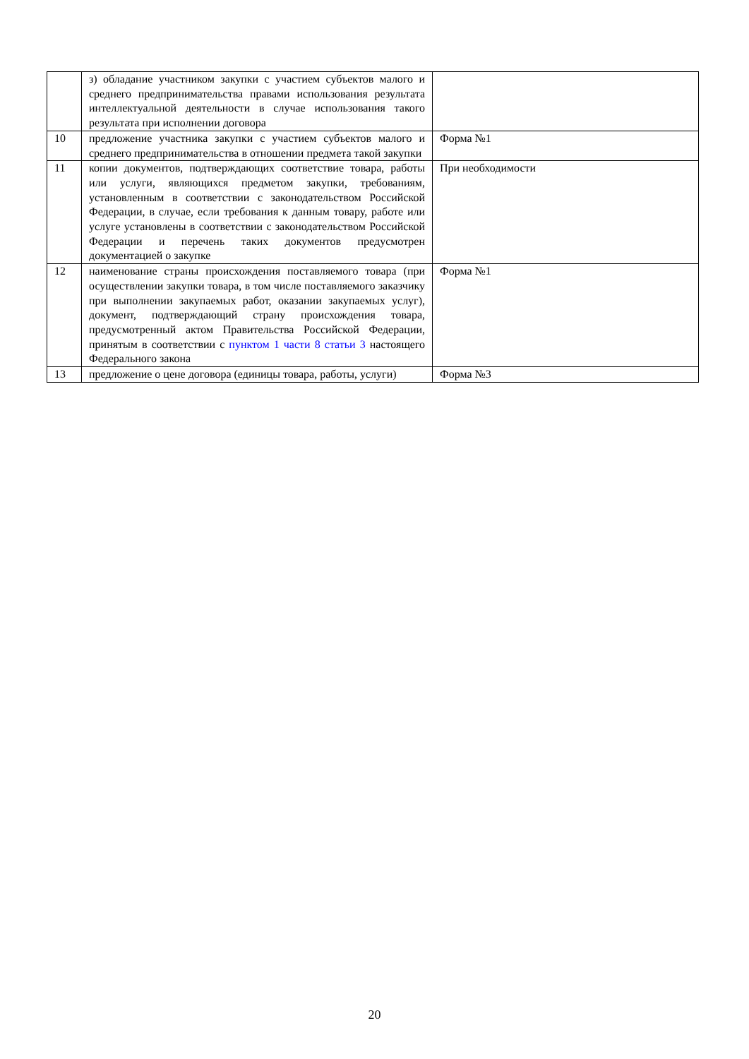| | з) обладание участником закупки с участием субъектов малого и среднего предпринимательства правами использования результата интеллектуальной деятельности в случае использования такого результата при исполнении договора | |
| 10 | предложение участника закупки с участием субъектов малого и среднего предпринимательства в отношении предмета такой закупки | Форма №1 |
| 11 | копии документов, подтверждающих соответствие товара, работы или услуги, являющихся предметом закупки, требованиям, установленным в соответствии с законодательством Российской Федерации, в случае, если требования к данным товару, работе или услуге установлены в соответствии с законодательством Российской Федерации и перечень таких документов предусмотрен документацией о закупке | При необходимости |
| 12 | наименование страны происхождения поставляемого товара (при осуществлении закупки товара, в том числе поставляемого заказчику при выполнении закупаемых работ, оказании закупаемых услуг), документ, подтверждающий страну происхождения товара, предусмотренный актом Правительства Российской Федерации, принятым в соответствии с пунктом 1 части 8 статьи 3 настоящего Федерального закона | Форма №1 |
| 13 | предложение о цене договора (единицы товара, работы, услуги) | Форма №3 |
20